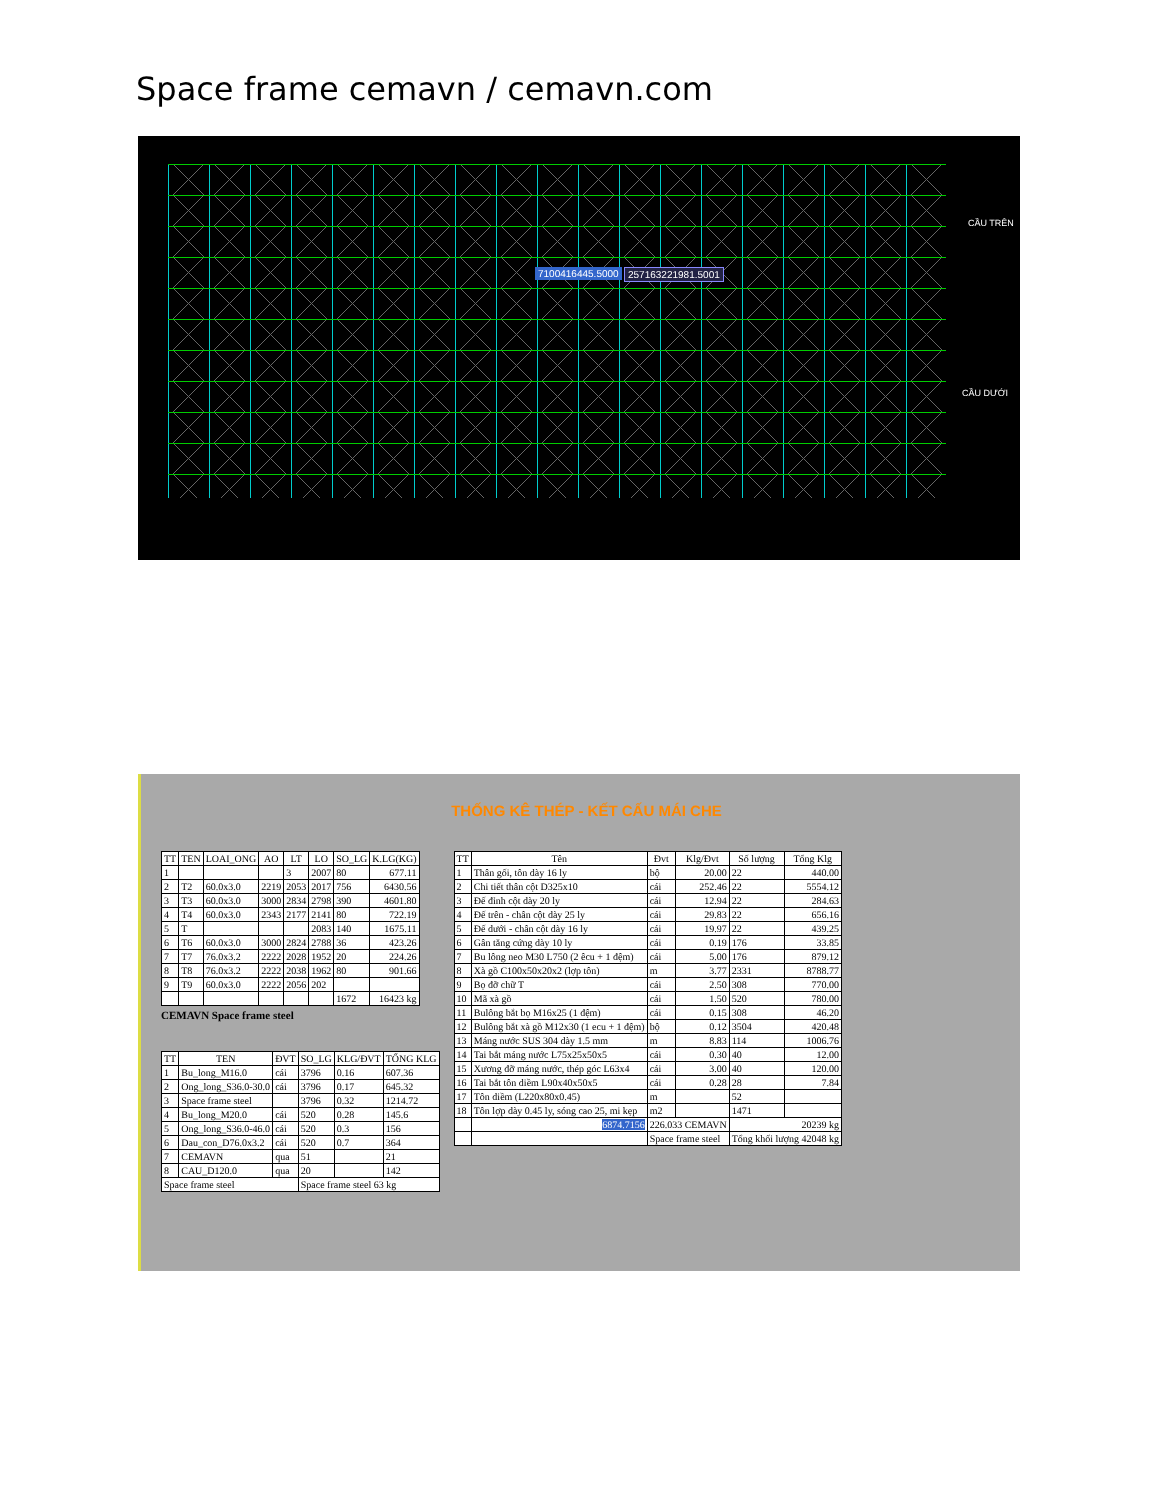Space frame cemavn / cemavn.com
7100416445.5000 257163221981.5001
CẦU TRÊN
CẦU DƯỚI
THỐNG KÊ THÉP - KẾT CẤU MÁI CHE
| TT | TEN | LOAI_ONG | AO | LT | LO | SO_LG | K.LG(KG) |
| --- | --- | --- | --- | --- | --- | --- | --- |
| 1 | | | | 3 | 2007 | 80 | 677.11 |
| 2 | T2 | 60.0x3.0 | 2219 | 2053 | 2017 | 756 | 6430.56 |
| 3 | T3 | 60.0x3.0 | 3000 | 2834 | 2798 | 390 | 4601.80 |
| 4 | T4 | 60.0x3.0 | 2343 | 2177 | 2141 | 80 | 722.19 |
| 5 | T | | | | 2083 | 140 | 1675.11 |
| 6 | T6 | 60.0x3.0 | 3000 | 2824 | 2788 | 36 | 423.26 |
| 7 | T7 | 76.0x3.2 | 2222 | 2028 | 1952 | 20 | 224.26 |
| 8 | T8 | 76.0x3.2 | 2222 | 2038 | 1962 | 80 | 901.66 |
| 9 | T9 | 60.0x3.0 | 2222 | 2056 | 202 | | |
| | | | | | | 1672 | 16423 kg |
CEMAVN Space frame steel
| TT | TEN | ĐVT | SO_LG | KLG/ĐVT | TỔNG KLG |
| --- | --- | --- | --- | --- | --- |
| 1 | Bu_long_M16.0 | cái | 3796 | 0.16 | 607.36 |
| 2 | Ong_long_S36.0-30.0 | cái | 3796 | 0.17 | 645.32 |
| 3 | Space frame steel | | 3796 | 0.32 | 1214.72 |
| 4 | Bu_long_M20.0 | cái | 520 | 0.28 | 145.6 |
| 5 | Ong_long_S36.0-46.0 | cái | 520 | 0.3 | 156 |
| 6 | Dau_con_D76.0x3.2 | cái | 520 | 0.7 | 364 |
| 7 | CEMAVN | qua | 51 | | 21 |
| 8 | CAU_D120.0 | qua | 20 | | 142 |
| Space frame steel | | | Space frame steel 63 kg | | |
| TT | Tên | Đvt | Klg/Đvt | Số lượng | Tổng Klg |
| --- | --- | --- | --- | --- | --- |
| 1 | Thân gối, tôn dày 16 ly | bộ | 20.00 | 22 | 440.00 |
| 2 | Chi tiết thân cột D325x10 | cái | 252.46 | 22 | 5554.12 |
| 3 | Đế đỉnh cột dày 20 ly | cái | 12.94 | 22 | 284.63 |
| 4 | Đế trên - chân cột dày 25 ly | cái | 29.83 | 22 | 656.16 |
| 5 | Đế dưới - chân cột dày 16 ly | cái | 19.97 | 22 | 439.25 |
| 6 | Gân tăng cứng dày 10 ly | cái | 0.19 | 176 | 33.85 |
| 7 | Bu lông neo M30 L750 (2 êcu + 1 đệm) | cái | 5.00 | 176 | 879.12 |
| 8 | Xà gồ C100x50x20x2 (lợp tôn) | m | 3.77 | 2331 | 8788.77 |
| 9 | Bọ đỡ chữ T | cái | 2.50 | 308 | 770.00 |
| 10 | Mã xà gồ | cái | 1.50 | 520 | 780.00 |
| 11 | Bulông bắt bọ M16x25 (1 đệm) | cái | 0.15 | 308 | 46.20 |
| 12 | Bulông bắt xà gồ M12x30 (1 ecu + 1 đệm) | bộ | 0.12 | 3504 | 420.48 |
| 13 | Máng nước SUS 304 dày 1.5 mm | m | 8.83 | 114 | 1006.76 |
| 14 | Tai bắt máng nước L75x25x50x5 | cái | 0.30 | 40 | 12.00 |
| 15 | Xương đỡ máng nước, thép góc L63x4 | cái | 3.00 | 40 | 120.00 |
| 16 | Tai bắt tôn diềm L90x40x50x5 | cái | 0.28 | 28 | 7.84 |
| 17 | Tôn diềm (L220x80x0.45) | m | | 52 | |
| 18 | Tôn lợp dày 0.45 ly, sóng cao 25, mi kẹp | m2 | | 1471 | |
| | 6874.7156 | 226.033 CEMAVN | | 20239 kg | |
| | | Space frame steel | | Tổng khối lượng 42048 kg | |